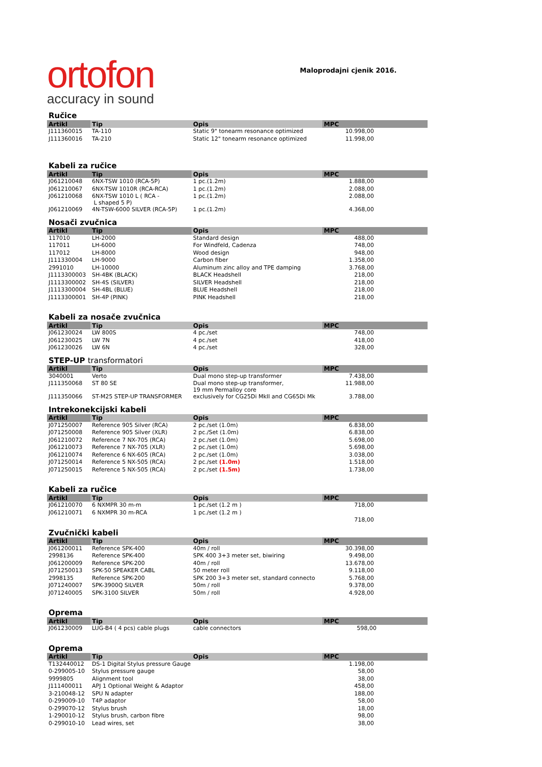ortofon
accuracy in sound
Maloprodajni cjenik 2016.
Ručice
| Artikl | Tip | Opis | MPC |
| --- | --- | --- | --- |
| J111360015 | TA-110 | Static 9" tonearm resonance optimized | 10.998,00 |
| J111360016 | TA-210 | Static 12" tonearm resonance optimized | 11.998,00 |
Kabeli za ručice
| Artikl | Tip | Opis | MPC |
| --- | --- | --- | --- |
| J061210048 | 6NX-TSW 1010 (RCA-5P) | 1 pc.(1.2m) | 1.888,00 |
| J061210067 | 6NX-TSW 1010R (RCA-RCA) | 1 pc.(1.2m) | 2.088,00 |
| J061210068 | 6NX-TSW 1010 L ( RCA - L shaped 5 P) | 1 pc.(1.2m) | 2.088,00 |
| J061210069 | 4N-TSW-6000 SILVER (RCA-5P) | 1 pc.(1.2m) | 4.368,00 |
Nosači zvučnica
| Artikl | Tip | Opis | MPC |
| --- | --- | --- | --- |
| 117010 | LH-2000 | Standard design | 488,00 |
| 117011 | LH-6000 | For Windfeld, Cadenza | 748,00 |
| 117012 | LH-8000 | Wood design | 948,00 |
| J111330004 | LH-9000 | Carbon fiber | 1.358,00 |
| 2991010 | LH-10000 | Aluminum zinc alloy and TPE damping | 3.768,00 |
| J1113300003 | SH-4BK (BLACK) | BLACK Headshell | 218,00 |
| J1113300002 | SH-4S (SILVER) | SILVER Headshell | 218,00 |
| J1113300004 | SH-4BL (BLUE) | BLUE Headshell | 218,00 |
| J1113300001 | SH-4P (PINK) | PINK Headshell | 218,00 |
Kabeli za nosače zvučnica
| Artikl | Tip | Opis | MPC |
| --- | --- | --- | --- |
| J061230024 | LW 800S | 4 pc./set | 748,00 |
| J061230025 | LW 7N | 4 pc./set | 418,00 |
| J061230026 | LW 6N | 4 pc./set | 328,00 |
STEP-UP transformatori
| Artikl | Tip | Opis | MPC |
| --- | --- | --- | --- |
| 3040001 | Verto | Dual mono step-up transformer | 7.438,00 |
| J111350068 | ST 80 SE | Dual mono step-up transformer, 19 mm Permalloy core | 11.988,00 |
| J111350066 | ST-M25 STEP-UP TRANSFORMER | exclusively for CG25Di MkII and CG65Di Mk | 3.788,00 |
Intrekonekcijski kabeli
| Artikl | Tip | Opis | MPC |
| --- | --- | --- | --- |
| J071250007 | Reference 905 Silver (RCA) | 2 pc./set (1.0m) | 6.838,00 |
| J071250008 | Reference 905 Silver (XLR) | 2 pc./Set (1.0m) | 6.838,00 |
| J061210072 | Reference 7 NX-705 (RCA) | 2 pc./set (1.0m) | 5.698,00 |
| J061210073 | Reference 7 NX-705 (XLR) | 2 pc./set (1.0m) | 5.698,00 |
| J061210074 | Reference 6 NX-605 (RCA) | 2 pc./set (1.0m) | 3.038,00 |
| J071250014 | Reference 5 NX-505 (RCA) | 2 pc./set (1.0m) | 1.518,00 |
| J071250015 | Reference 5 NX-505 (RCA) | 2 pc./set (1.5m) | 1.738,00 |
Kabeli za ručice
| Artikl | Tip | Opis | MPC |
| --- | --- | --- | --- |
| J061210070 | 6 NXMPR 30 m-m | 1 pc./set (1.2 m ) | 718,00 |
| J061210071 | 6 NXMPR 30 m-RCA | 1 pc./set (1.2 m ) | |
| | | | 718,00 |
Zvučnički kabeli
| Artikl | Tip | Opis | MPC |
| --- | --- | --- | --- |
| J061200011 | Reference SPK-400 | 40m / roll | 30.398,00 |
| 2998136 | Reference SPK-400 | SPK 400 3+3 meter set, biwiring | 9.498,00 |
| J061200009 | Reference SPK-200 | 40m / roll | 13.678,00 |
| J071250013 | SPK-50 SPEAKER CABL | 50 meter roll | 9.118,00 |
| 2998135 | Reference SPK-200 | SPK 200 3+3 meter set, standard connecto | 5.768,00 |
| J071240007 | SPK-3900Q SILVER | 50m / roll | 9.378,00 |
| J071240005 | SPK-3100 SILVER | 50m / roll | 4.928,00 |
Oprema
| Artikl | Tip | Opis | MPC |
| --- | --- | --- | --- |
| J061230009 | LUG-B4 ( 4 pcs) cable plugs | cable connectors | 598,00 |
Oprema
| Artikl | Tip | Opis | MPC |
| --- | --- | --- | --- |
| T132440012 | DS-1 Digital Stylus pressure Gauge | | 1.198,00 |
| 0-299005-10 | Stylus pressure gauge | | 58,00 |
| 9999805 | Alignment tool | | 38,00 |
| J111400011 | APJ 1 Optional Weight & Adaptor | | 458,00 |
| 3-210048-12 | SPU N adapter | | 188,00 |
| 0-299009-10 | T4P adaptor | | 58,00 |
| 0-299070-12 | Stylus brush | | 18,00 |
| 1-290010-12 | Stylus brush, carbon fibre | | 98,00 |
| 0-299010-10 | Lead wires, set | | 38,00 |